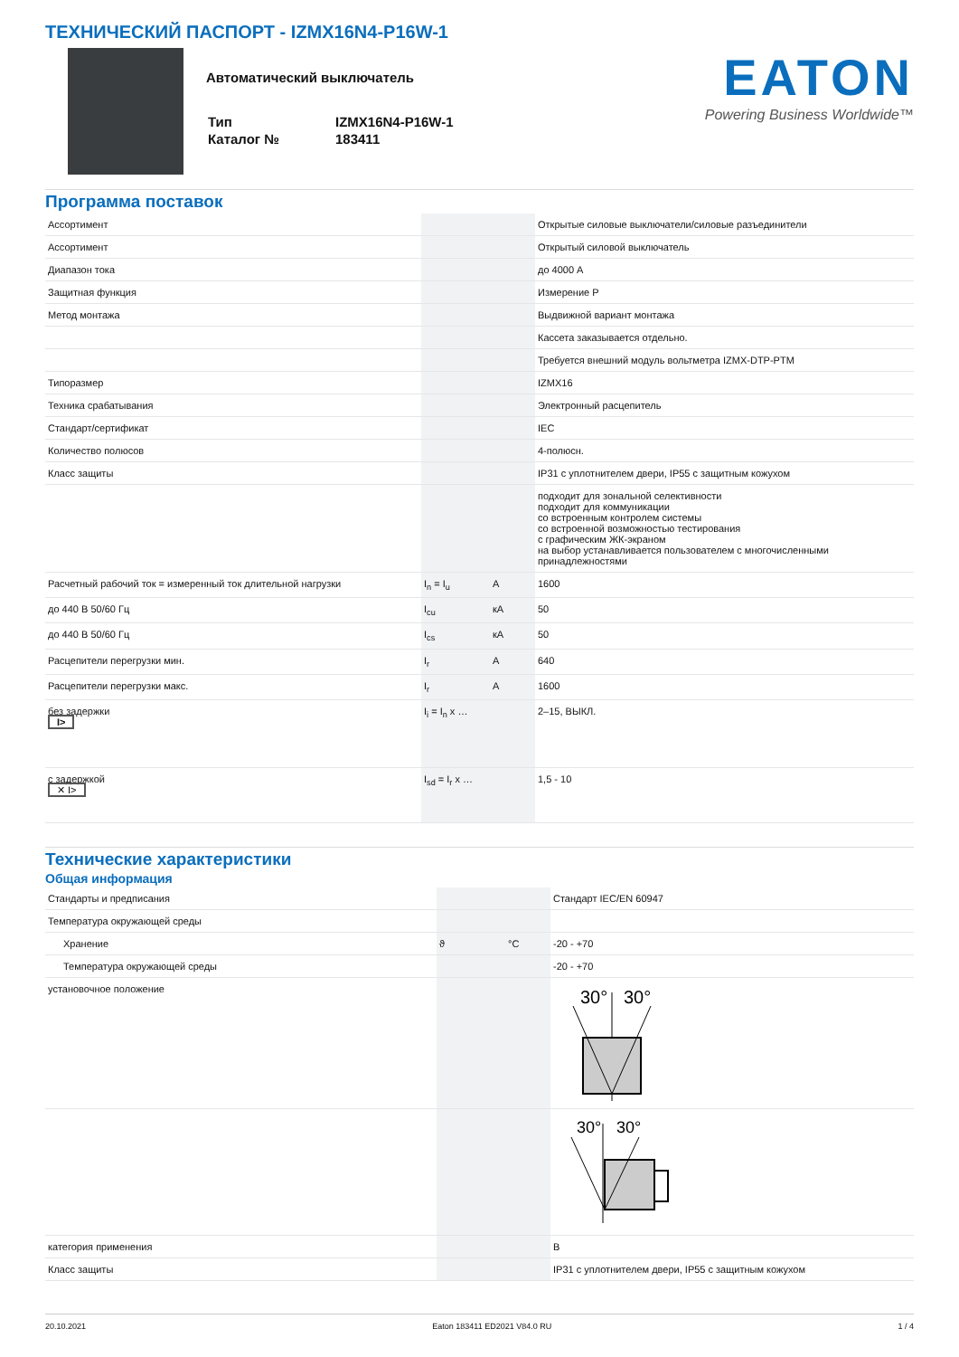ТЕХНИЧЕСКИЙ ПАСПОРТ - IZMX16N4-P16W-1
Автоматический выключатель
| Тип | IZMX16N4-P16W-1 |
| Каталог № | 183411 |
EATON
Powering Business Worldwide™
Программа поставок
| Ассортимент | | | Открытые силовые выключатели/силовые разъединители |
| Ассортимент | | | Открытый силовой выключатель |
| Диапазон тока | | | до 4000 A |
| Защитная функция | | | Измерение P |
| Метод монтажа | | | Выдвижной вариант монтажа |
| | | | Кассета заказывается отдельно. |
| | | | Требуется внешний модуль вольтметра IZMX-DTP-PTM |
| Типоразмер | | | IZMX16 |
| Техника срабатывания | | | Электронный расцепитель |
| Стандарт/сертификат | | | IEC |
| Количество полюсов | | | 4-полюсн. |
| Класс защиты | | | IP31 с уплотнителем двери, IP55 с защитным кожухом |
| | | | подходит для зональной селективности подходит для коммуникации со встроенным контролем системы со встроенной возможностью тестирования с графическим ЖК-экраном на выбор устанавливается пользователем с многочисленными принадлежностями |
| Расчетный рабочий ток = измеренный ток длительной нагрузки | I<sub>n</sub> = I<sub>u</sub> | A | 1600 |
| до 440 В 50/60 Гц | I<sub>cu</sub> | кA | 50 |
| до 440 В 50/60 Гц | I<sub>cs</sub> | кA | 50 |
| Расцепители перегрузки мин. | I<sub>r</sub> | A | 640 |
| Расцепители перегрузки макс. | I<sub>r</sub> | A | 1600 |
| без задержки I> | I<sub>i</sub> = I<sub>n</sub> x … | | 2–15, ВЫКЛ. |
| с задержкой ✕ I> | I<sub>sd</sub> = I<sub>r</sub> x … | | 1,5 - 10 |
Технические характеристики
Общая информация
| Стандарты и предписания | | | Стандарт IEC/EN 60947 |
| Температура окружающей среды | | | |
| Хранение | ϑ | °C | -20 - +70 |
| Температура окружающей среды | | | -20 - +70 |
| установочное положение | | | 30° 30° |
| | | | 30° 30° |
| категория применения | | | B |
| Класс защиты | | | IP31 с уплотнителем двери, IP55 с защитным кожухом |
20.10.2021 Eaton 183411 ED2021 V84.0 RU 1 / 4